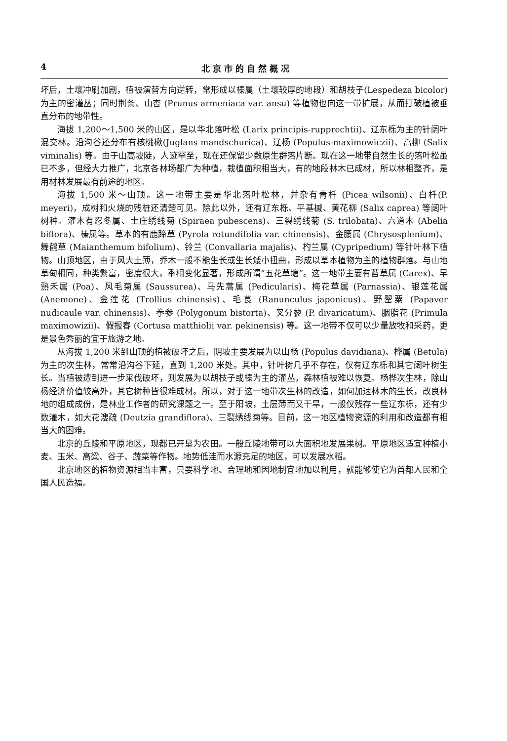4 北京市的自然概况
坏后，土壤冲刷加剧，植被演替方向逆转，常形成以榛属（土壤较厚的地段）和胡枝子(Lespedeza bicolor) 为主的密灌丛；同时荆条、山杏 (Prunus armeniaca var. ansu) 等植物也向这一带扩展，从而打破植被垂直分布的地带性。
海拔 1,200～1,500 米的山区，是以华北落叶松 (Larix principis-rupprechtii)、辽东栎为主的针阔叶混交林。沿沟谷还分布有核桃楸(Juglans mandschurica)、辽杨 (Populus-maximowiczii)、蒿柳 (Salix viminalis) 等。由于山高坡陡，人迹罕至，现在还保留少数原生群落片断。现在这一地带自然生长的落叶松虽已不多，但经大力推广，北京各林场都广为种植，栽植面积相当大，有的地段林木已成材，所以林相整齐，是用材林发展最有前途的地区。
海拔 1,500 米～山顶。这一地带主要是华北落叶松林，并杂有青杄 (Picea wilsonii)、白杄(P. meyeri)，成树和火烧的残桩还清楚可见。除此以外，还有辽东栎、平基槭、黄花柳 (Salix caprea) 等阔叶树种。灌木有忍冬属、土庄绣线菊 (Spiraea pubescens)、三裂绣线菊 (S. trilobata)、六道木 (Abelia biflora)、榛属等。草本的有鹿蹄草 (Pyrola rotundifolia var. chinensis)、金腰属 (Chrysosplenium)、舞鹤草 (Maianthemum bifolium)、铃兰 (Convallaria majalis)、杓兰属 (Cypripedium) 等针叶林下植物。山顶地区，由于风大土薄，乔木一般不能生长或生长矮小扭曲，形成以草本植物为主的植物群落。与山地草甸相同，种类繁富，密度很大，季相变化显著，形成所谓“五花草塘”。这一地带主要有苔草属 (Carex)、早熟禾属 (Poa)、风毛菊属 (Saussurea)、马先蒿属 (Pedicularis)、梅花草属 (Parnassia)、银莲花属 (Anemone)、金莲花 (Trollius chinensis)、毛茛 (Ranunculus japonicus)、野罂粟 (Papaver nudicaule var. chinensis)、拳参 (Polygonum bistorta)、叉分蓼 (P. divaricatum)、胭脂花 (Primula maximowizii)、假报春 (Cortusa matthiolii var. pekinensis) 等。这一地带不仅可以少量放牧和采药，更是景色秀丽的宜于旅游之地。
从海拔 1,200 米到山顶的植被破坏之后，阴坡主要发展为以山杨 (Populus davidiana)、桦属 (Betula) 为主的次生林，常常沿沟谷下延，直到 1,200 米处。其中，针叶树几乎不存在，仅有辽东栎和其它阔叶树生长。当植被遭到进一步采伐破坏，则发展为以胡枝子或榛为主的灌丛，森林植被难以恢复。杨桦次生林，除山杨经济价值较高外，其它树种皆很难成材。所以，对于这一地带次生林的改造，如何加速林木的生长，改良林地的组成成份，是林业工作者的研究课题之一。至于阳坡，土层薄而又干旱，一般仅残存一些辽东栎，还有少数灌木，如大花溲疏 (Deutzia grandiflora)、三裂绣线菊等。目前，这一地区植物资源的利用和改造都有相当大的困难。
北京的丘陵和平原地区，现都已开垦为农田。一般丘陵地带可以大面积地发展果树。平原地区适宜种植小麦、玉米、高粱、谷子、蔬菜等作物。地势低洼而水源充足的地区，可以发展水稻。
北京地区的植物资源相当丰富，只要科学地、合理地和因地制宜地加以利用，就能够使它为首都人民和全国人民造福。